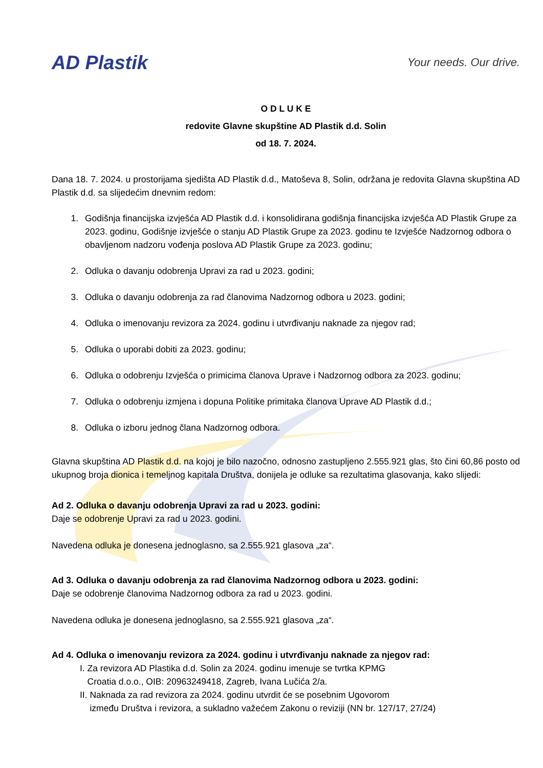AD Plastik
Your needs. Our drive.
O D L U K E
redovite Glavne skupštine AD Plastik d.d. Solin
od 18. 7. 2024.
Dana 18. 7. 2024. u prostorijama sjedišta AD Plastik d.d., Matoševa 8, Solin, održana je redovita Glavna skupština AD Plastik d.d. sa slijedećim dnevnim redom:
1. Godišnja financijska izvješća AD Plastik d.d. i konsolidirana godišnja financijska izvješća AD Plastik Grupe za 2023. godinu, Godišnje izvješće o stanju AD Plastik Grupe za 2023. godinu te Izvješće Nadzornog odbora o obavljenom nadzoru vođenja poslova AD Plastik Grupe za 2023. godinu;
2. Odluka o davanju odobrenja Upravi za rad u 2023. godini;
3. Odluka o davanju odobrenja za rad članovima Nadzornog odbora u 2023. godini;
4. Odluka o imenovanju revizora za 2024. godinu i utvrđivanju naknade za njegov rad;
5. Odluka o uporabi dobiti za 2023. godinu;
6. Odluka o odobrenju Izvješća o primicima članova Uprave i Nadzornog odbora za 2023. godinu;
7. Odluka o odobrenju izmjena i dopuna Politike primitaka članova Uprave AD Plastik d.d.;
8. Odluka o izboru jednog člana Nadzornog odbora.
Glavna skupština AD Plastik d.d. na kojoj je bilo nazočno, odnosno zastupljeno 2.555.921 glas, što čini 60,86 posto od ukupnog broja dionica i temeljnog kapitala Društva, donijela je odluke sa rezultatima glasovanja, kako slijedi:
Ad 2. Odluka o davanju odobrenja Upravi za rad u 2023. godini:
Daje se odobrenje Upravi za rad u 2023. godini.
Navedena odluka je donesena jednoglasno, sa 2.555.921 glasova „za“.
Ad 3. Odluka o davanju odobrenja za rad članovima Nadzornog odbora u 2023. godini:
Daje se odobrenje članovima Nadzornog odbora za rad u 2023. godini.
Navedena odluka je donesena jednoglasno, sa 2.555.921 glasova „za“.
Ad 4. Odluka o imenovanju revizora za 2024. godinu i utvrđivanju naknade za njegov rad:
I. Za revizora AD Plastika d.d. Solin za 2024. godinu imenuje se tvrtka KPMG
Croatia d.o.o., OIB: 20963249418, Zagreb, Ivana Lučića 2/a.
II. Naknada za rad revizora za 2024. godinu utvrdit će se posebnim Ugovorom
između Društva i revizora, a sukladno važećem Zakonu o reviziji (NN br. 127/17, 27/24)